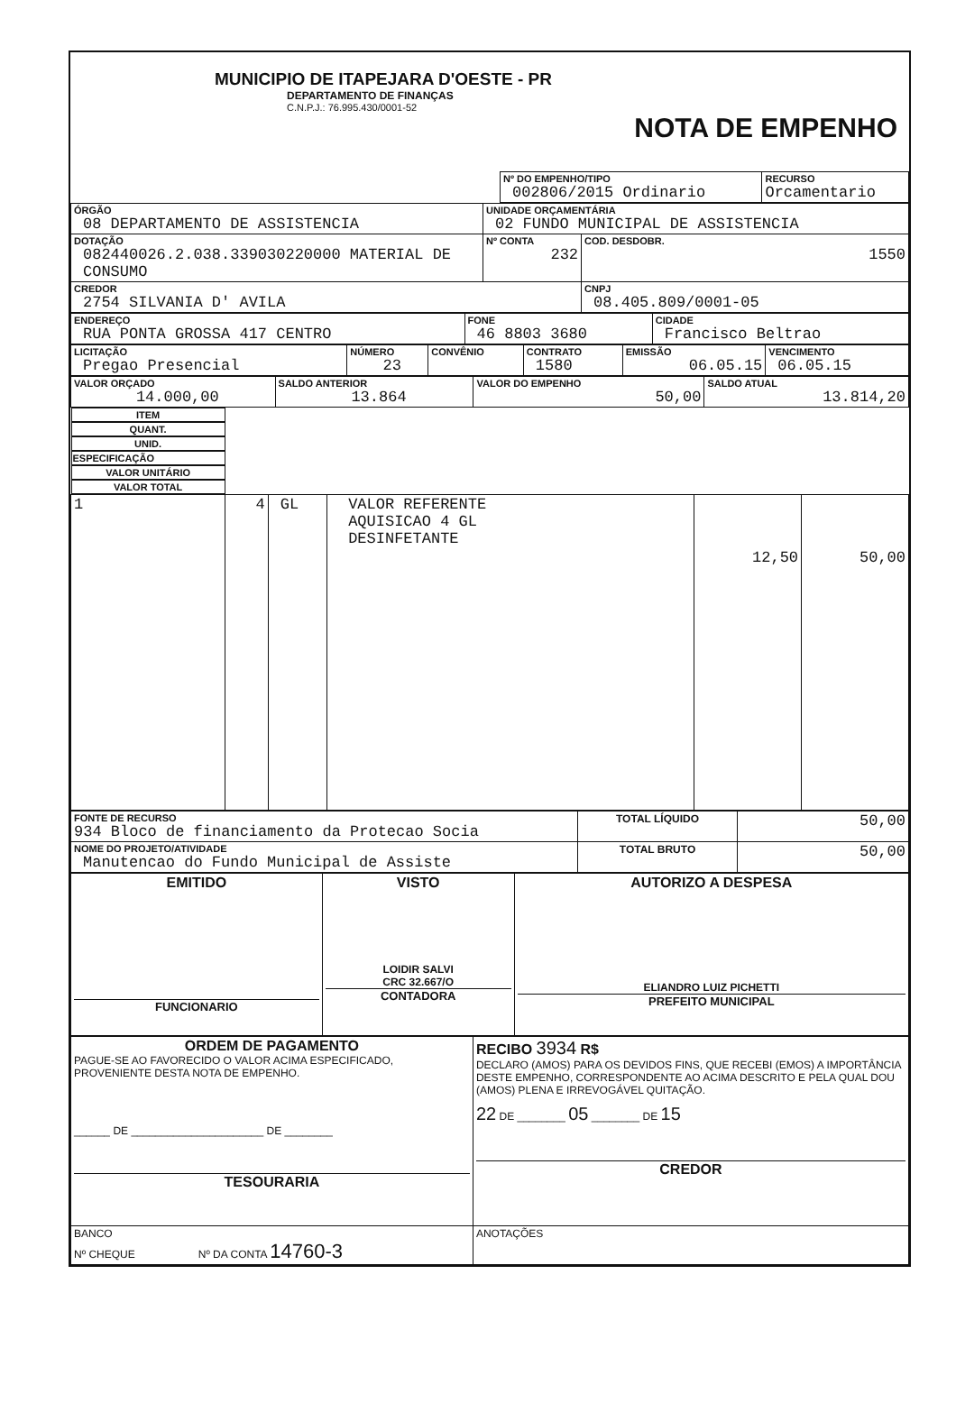| MUNICIPIO DE ITAPEJARA D'OESTE - PR DEPARTAMENTO DE FINANÇAS C.N.P.J.: 76.995.430/0001-52 NOTA DE EMPENHO |
| | Nº DO EMPENHO/TIPO 002806/2015 Ordinario | RECURSO Orcamentario |
| ÓRGÃO 08 DEPARTAMENTO DE ASSISTENCIA | UNIDADE ORÇAMENTÁRIA 02 FUNDO MUNICIPAL DE ASSISTENCIA | |
| DOTAÇÃO 082440026.2.038.339030220000 MATERIAL DE CONSUMO | Nº CONTA 232 | COD. DESDOBR. 1550 |
| CREDOR 2754 SILVANIA D' AVILA | | CNPJ 08.405.809/0001-05 |
| ENDEREÇO RUA PONTA GROSSA 417 CENTRO | FONE 46 8803 3680 | CIDADE Francisco Beltrao |
| LICITAÇÃO Pregao Presencial | NÚMERO 23 | CONVÊNIO | CONTRATO 1580 | EMISSÃO 06.05.15 | VENCIMENTO 06.05.15 |
| VALOR ORÇADO 14.000,00 | SALDO ANTERIOR 13.864 | VALOR DO EMPENHO 50,00 | SALDO ATUAL 13.814,20 |
| ITEM | QUANT. | UNID. | ESPECIFICAÇÃO | VALOR UNITÁRIO | VALOR TOTAL |
| --- | --- | --- | --- | --- | --- |
| 1 | 4 | GL | VALOR REFERENTE AQUISICAO 4 GL DESINFETANTE | 12,50 | 50,00 |
| FONTE DE RECURSO 934 Bloco de financiamento da Protecao Socia | TOTAL LÍQUIDO | 50,00 |
| NOME DO PROJETO/ATIVIDADE Manutencao do Fundo Municipal de Assiste | TOTAL BRUTO | 50,00 |
| EMITIDO FUNCIONARIO | VISTO LOIDIR SALVI CRC 32.667/O CONTADORA | AUTORIZO A DESPESA ELIANDRO LUIZ PICHETTI PREFEITO MUNICIPAL |
| ORDEM DE PAGAMENTO PAGUE-SE AO FAVORECIDO O VALOR ACIMA ESPECIFICADO, PROVENIENTE DESTA NOTA DE EMPENHO. ______ DE ______________________ DE ________ TESOURARIA | RECIBO 3934 R$ DECLARO (AMOS) PARA OS DEVIDOS FINS, QUE RECEBI (EMOS) A IMPORTÂNCIA DESTE EMPENHO, CORRESPONDENTE AO ACIMA DESCRITO E PELA QUAL DOU (AMOS) PLENA E IRREVOGÁVEL QUITAÇÃO. 22 DE ________ 05 ________ DE 15 CREDOR |
| BANCO Nº CHEQUE Nº DA CONTA 14760-3 | ANOTAÇÕES |